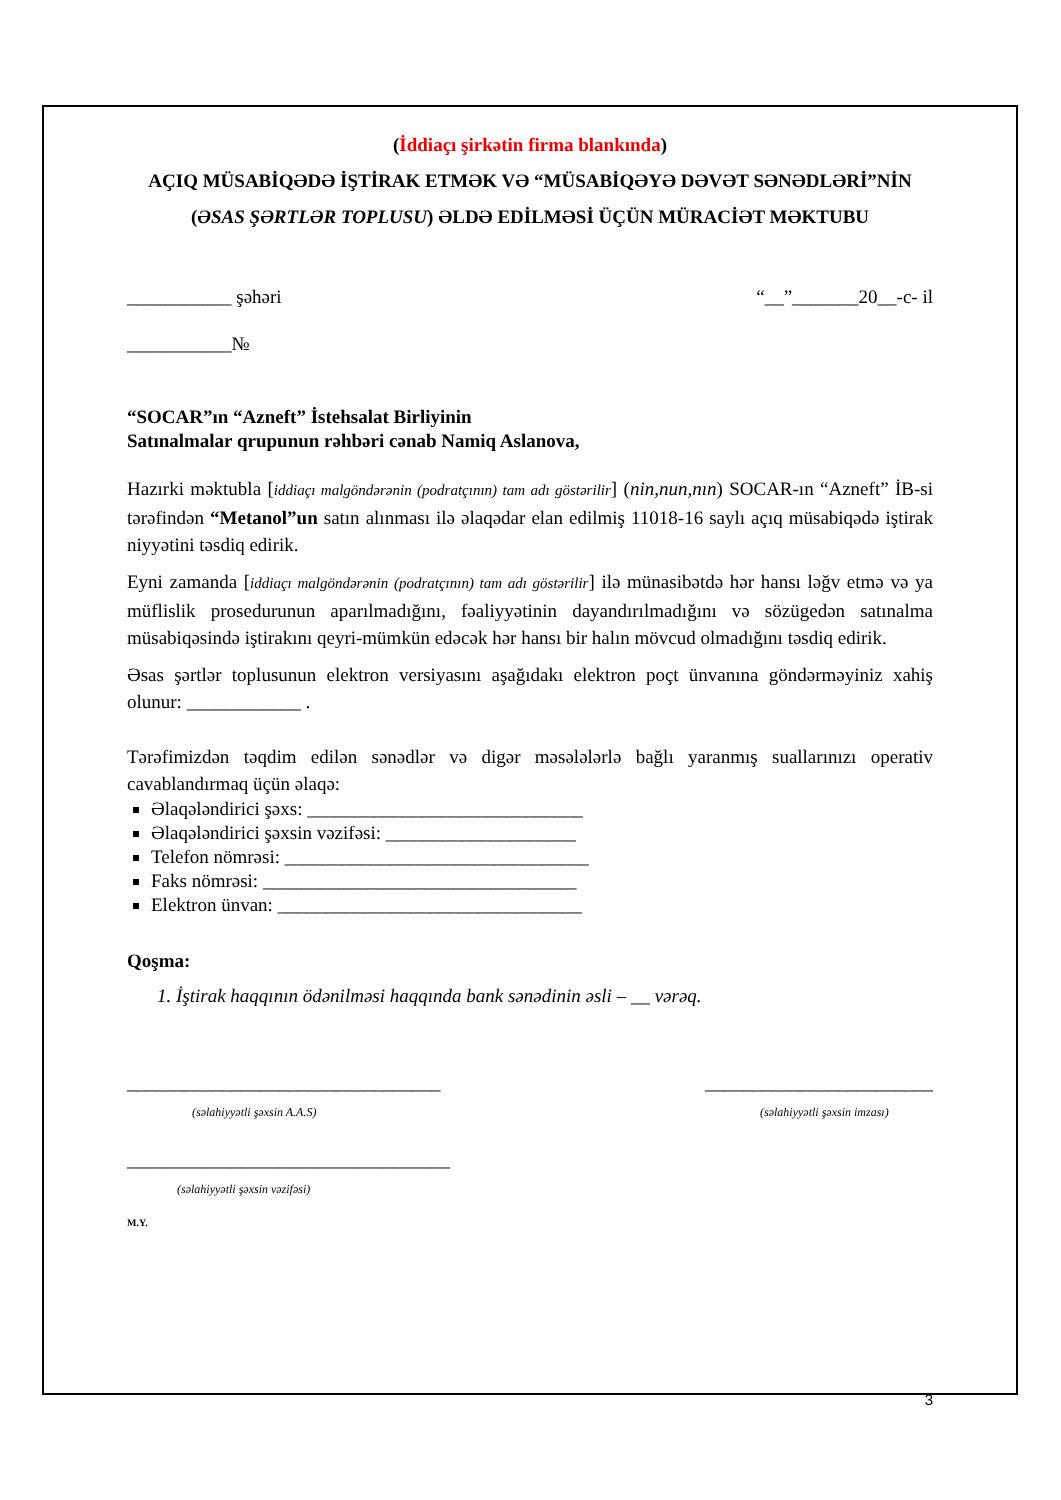(İddiaçı şirkətin firma blankında)
AÇIQ MÜSABİQƏDƏ İŞTİRAK ETMƏK VƏ “MÜSABİQƏYƏ DƏVƏT SƏNƏDLƏRİ”NİN (ƏSAS ŞƏRTLƏR TOPLUSU) ƏLDƏ EDİLMƏSİ ÜÇÜN MÜRACİƏT MƏKTUBU
___________ şəhəri “__”_______20__-c- il
___________№
“SOCAR”ın “Azneft” İstehsalat Birliyinin
Satınalmalar qrupunun rəhbəri cənab Namiq Aslanova,
Hazırki məktubla [iddiaçı malgöndərənin (podratçının) tam adı göstərilir] (nin,nun,nın) SOCAR-ın “Azneft” İB-si tərəfindən “Metanol”un satın alınması ilə əlaqədar elan edilmiş 11018-16 saylı açıq müsabiqədə iştirak niyyətini təsdiq edirik.
Eyni zamanda [iddiaçı malgöndərənin (podratçının) tam adı göstərilir] ilə münasibətdə hər hansı ləğv etmə və ya müflislik prosedurunun aparılmadığını, fəaliyyətinin dayandırılmadığını və sözügedən satınalma müsabiqəsində iştirakını qeyri-mümkün edəcək hər hansı bir halın mövcud olmadığını təsdiq edirik.
Əsas şərtlər toplusunun elektron versiyasını aşağıdakı elektron poçt ünvanına göndərməyiniz xahiş olunur: ____________ .
Tərəfimizdən təqdim edilən sənədlər və digər məsələlərlə bağlı yaranmış suallarınızı operativ cavablandırmaq üçün əlaqə:
Əlaqələndirici şəxs: _____________________________
Əlaqələndirici şəxsin vəzifəsi: ____________________
Telefon nömrəsi: ________________________________
Faks nömrəsi: _________________________________
Elektron ünvan: ________________________________
Qoşma:
1. İştirak haqqının ödənilməsi haqqında bank sənədinin əsli – __ vərəq.
_________________________________
(səlahiyyətli şəxsin A.A.S)
________________________
(səlahiyyətli şəxsin imzası)
__________________________________
(səlahiyyətli şəxsin vəzifəsi)
M.Y.
3